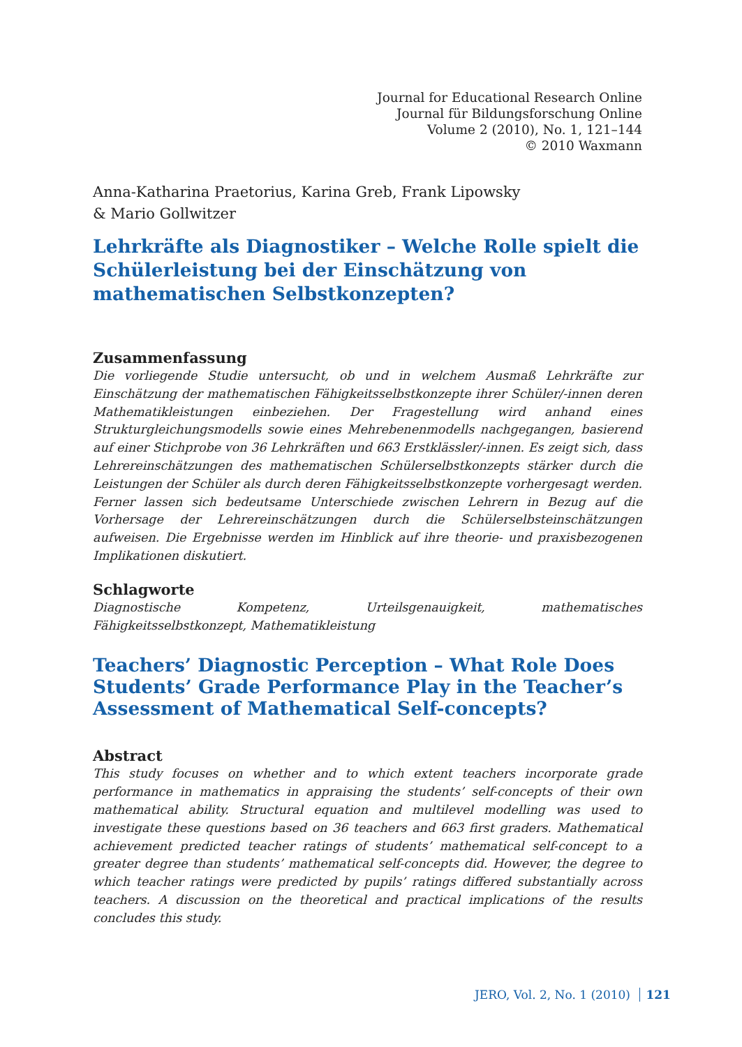Journal for Educational Research Online
Journal für Bildungsforschung Online
Volume 2 (2010), No. 1, 121–144
© 2010 Waxmann
Anna-Katharina Praetorius, Karina Greb, Frank Lipowsky
& Mario Gollwitzer
Lehrkräfte als Diagnostiker – Welche Rolle spielt die Schülerleistung bei der Einschätzung von mathematischen Selbstkonzepten?
Zusammenfassung
Die vorliegende Studie untersucht, ob und in welchem Ausmaß Lehrkräfte zur Einschätzung der mathematischen Fähigkeitsselbstkonzepte ihrer Schüler/-innen deren Mathematikleistungen einbeziehen. Der Fragestellung wird anhand eines Strukturgleichungsmodells sowie eines Mehrebenenmodells nachgegangen, basierend auf einer Stichprobe von 36 Lehrkräften und 663 Erstklässler/-innen. Es zeigt sich, dass Lehrereinschätzungen des mathematischen Schülerselbstkonzepts stärker durch die Leistungen der Schüler als durch deren Fähigkeitsselbstkonzepte vorhergesagt werden. Ferner lassen sich bedeutsame Unterschiede zwischen Lehrern in Bezug auf die Vorhersage der Lehrereinschätzungen durch die Schülerselbsteinschätzungen aufweisen. Die Ergebnisse werden im Hinblick auf ihre theorie- und praxisbezogenen Implikationen diskutiert.
Schlagworte
Diagnostische Kompetenz, Urteilsgenauigkeit, mathematisches Fähigkeitsselbstkonzept, Mathematikleistung
Teachers’ Diagnostic Perception – What Role Does Students’ Grade Performance Play in the Teacher’s Assessment of Mathematical Self-concepts?
Abstract
This study focuses on whether and to which extent teachers incorporate grade performance in mathematics in appraising the students’ self-concepts of their own mathematical ability. Structural equation and multilevel modelling was used to investigate these questions based on 36 teachers and 663 first graders. Mathematical achievement predicted teacher ratings of students’ mathematical self-concept to a greater degree than students’ mathematical self-concepts did. However, the degree to which teacher ratings were predicted by pupils’ ratings differed substantially across teachers. A discussion on the theoretical and practical implications of the results concludes this study.
JERO, Vol. 2, No. 1 (2010) 121